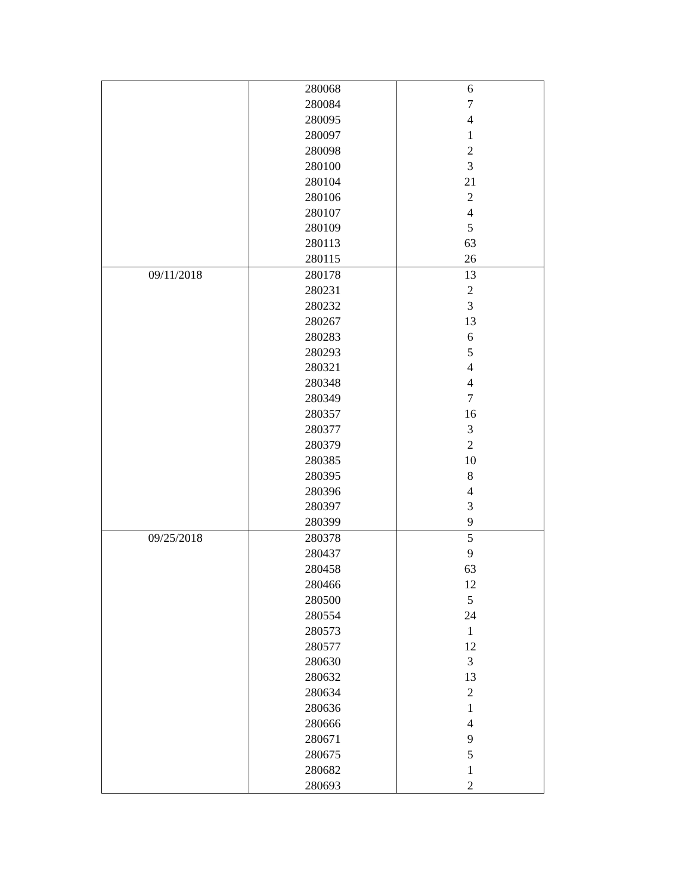| | 280068 | 6 |
| | 280084 | 7 |
| | 280095 | 4 |
| | 280097 | 1 |
| | 280098 | 2 |
| | 280100 | 3 |
| | 280104 | 21 |
| | 280106 | 2 |
| | 280107 | 4 |
| | 280109 | 5 |
| | 280113 | 63 |
| | 280115 | 26 |
| 09/11/2018 | 280178 | 13 |
| | 280231 | 2 |
| | 280232 | 3 |
| | 280267 | 13 |
| | 280283 | 6 |
| | 280293 | 5 |
| | 280321 | 4 |
| | 280348 | 4 |
| | 280349 | 7 |
| | 280357 | 16 |
| | 280377 | 3 |
| | 280379 | 2 |
| | 280385 | 10 |
| | 280395 | 8 |
| | 280396 | 4 |
| | 280397 | 3 |
| | 280399 | 9 |
| 09/25/2018 | 280378 | 5 |
| | 280437 | 9 |
| | 280458 | 63 |
| | 280466 | 12 |
| | 280500 | 5 |
| | 280554 | 24 |
| | 280573 | 1 |
| | 280577 | 12 |
| | 280630 | 3 |
| | 280632 | 13 |
| | 280634 | 2 |
| | 280636 | 1 |
| | 280666 | 4 |
| | 280671 | 9 |
| | 280675 | 5 |
| | 280682 | 1 |
| | 280693 | 2 |